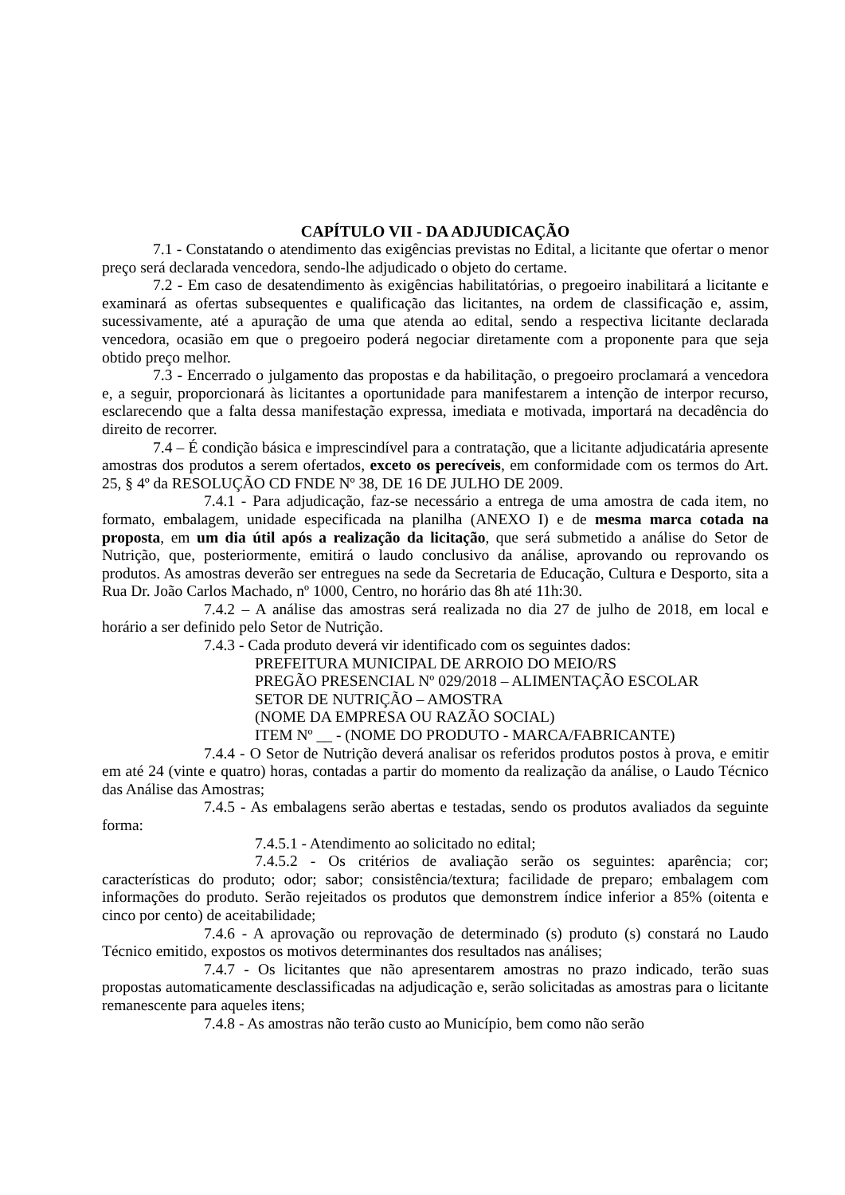CAPÍTULO VII - DA ADJUDICAÇÃO
7.1 - Constatando o atendimento das exigências previstas no Edital, a licitante que ofertar o menor preço será declarada vencedora, sendo-lhe adjudicado o objeto do certame.
7.2 - Em caso de desatendimento às exigências habilitatórias, o pregoeiro inabilitará a licitante e examinará as ofertas subsequentes e qualificação das licitantes, na ordem de classificação e, assim, sucessivamente, até a apuração de uma que atenda ao edital, sendo a respectiva licitante declarada vencedora, ocasião em que o pregoeiro poderá negociar diretamente com a proponente para que seja obtido preço melhor.
7.3 - Encerrado o julgamento das propostas e da habilitação, o pregoeiro proclamará a vencedora e, a seguir, proporcionará às licitantes a oportunidade para manifestarem a intenção de interpor recurso, esclarecendo que a falta dessa manifestação expressa, imediata e motivada, importará na decadência do direito de recorrer.
7.4 – É condição básica e imprescindível para a contratação, que a licitante adjudicatária apresente amostras dos produtos a serem ofertados, exceto os perecíveis, em conformidade com os termos do Art. 25, § 4º da RESOLUÇÃO CD FNDE Nº 38, DE 16 DE JULHO DE 2009.
7.4.1 - Para adjudicação, faz-se necessário a entrega de uma amostra de cada item, no formato, embalagem, unidade especificada na planilha (ANEXO I) e de mesma marca cotada na proposta, em um dia útil após a realização da licitação, que será submetido a análise do Setor de Nutrição, que, posteriormente, emitirá o laudo conclusivo da análise, aprovando ou reprovando os produtos. As amostras deverão ser entregues na sede da Secretaria de Educação, Cultura e Desporto, sita a Rua Dr. João Carlos Machado, nº 1000, Centro, no horário das 8h até 11h:30.
7.4.2 – A análise das amostras será realizada no dia 27 de julho de 2018, em local e horário a ser definido pelo Setor de Nutrição.
7.4.3 - Cada produto deverá vir identificado com os seguintes dados:
PREFEITURA MUNICIPAL DE ARROIO DO MEIO/RS
PREGÃO PRESENCIAL Nº 029/2018 – ALIMENTAÇÃO ESCOLAR
SETOR DE NUTRIÇÃO – AMOSTRA
(NOME DA EMPRESA OU RAZÃO SOCIAL)
ITEM Nº __ - (NOME DO PRODUTO - MARCA/FABRICANTE)
7.4.4 - O Setor de Nutrição deverá analisar os referidos produtos postos à prova, e emitir em até 24 (vinte e quatro) horas, contadas a partir do momento da realização da análise, o Laudo Técnico das Análise das Amostras;
7.4.5 - As embalagens serão abertas e testadas, sendo os produtos avaliados da seguinte forma:
7.4.5.1 - Atendimento ao solicitado no edital;
7.4.5.2 - Os critérios de avaliação serão os seguintes: aparência; cor; características do produto; odor; sabor; consistência/textura; facilidade de preparo; embalagem com informações do produto. Serão rejeitados os produtos que demonstrem índice inferior a 85% (oitenta e cinco por cento) de aceitabilidade;
7.4.6 - A aprovação ou reprovação de determinado (s) produto (s) constará no Laudo Técnico emitido, expostos os motivos determinantes dos resultados nas análises;
7.4.7 - Os licitantes que não apresentarem amostras no prazo indicado, terão suas propostas automaticamente desclassificadas na adjudicação e, serão solicitadas as amostras para o licitante remanescente para aqueles itens;
7.4.8 - As amostras não terão custo ao Município, bem como não serão